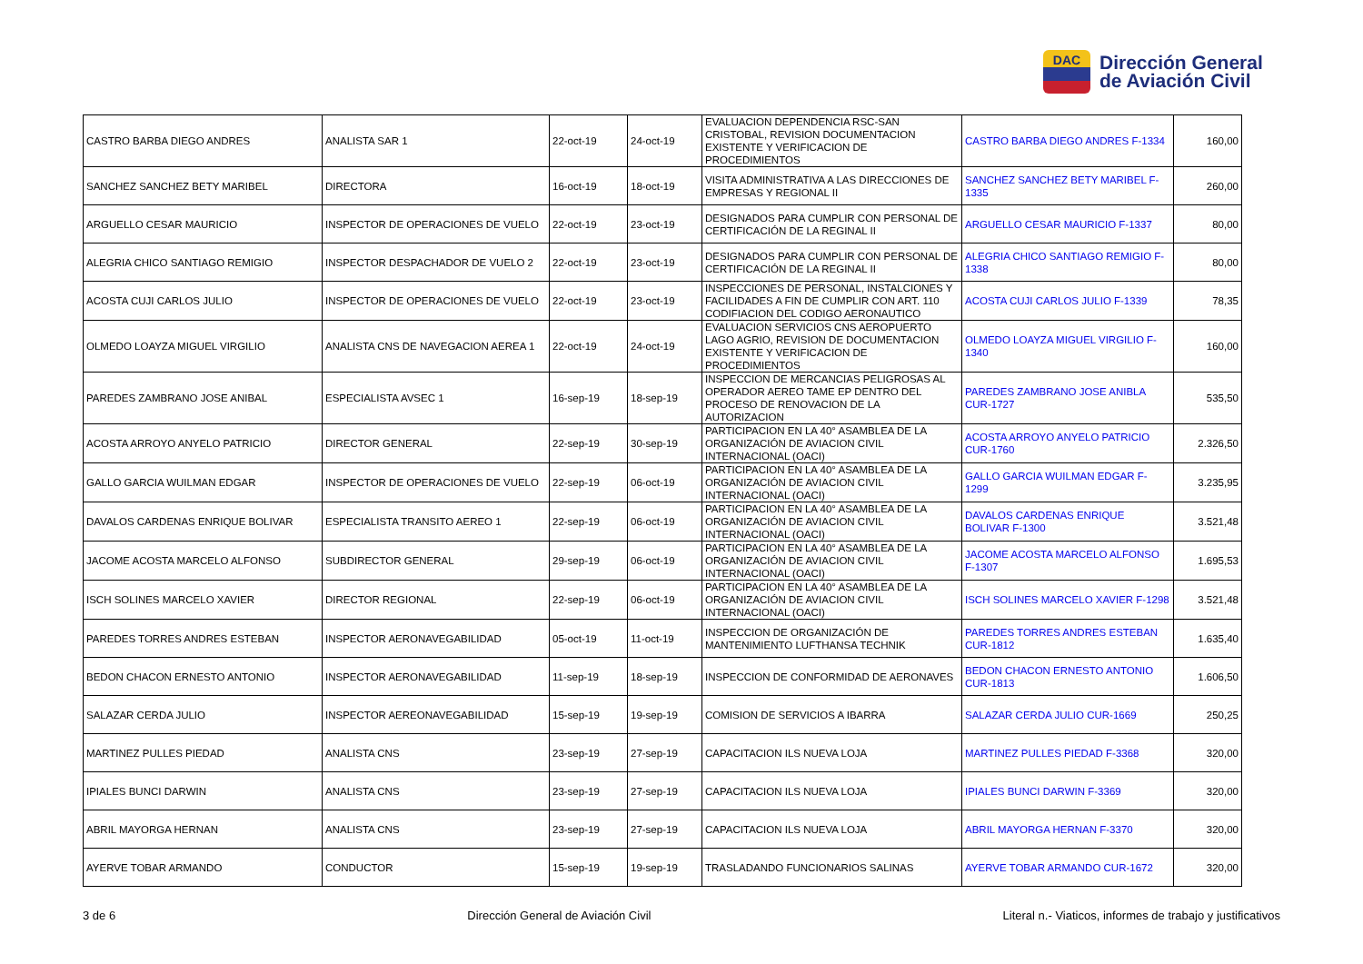DAC
Dirección General
de Aviación Civil
| CASTRO BARBA DIEGO ANDRES | ANALISTA SAR 1 | 22-oct-19 | 24-oct-19 | EVALUACION DEPENDENCIA RSC-SAN CRISTOBAL, REVISION DOCUMENTACION EXISTENTE Y VERIFICACION DE PROCEDIMIENTOS | CASTRO BARBA DIEGO ANDRES F-1334 | 160,00 |
| SANCHEZ SANCHEZ BETY MARIBEL | DIRECTORA | 16-oct-19 | 18-oct-19 | VISITA ADMINISTRATIVA A LAS DIRECCIONES DE EMPRESAS Y REGIONAL II | SANCHEZ SANCHEZ BETY MARIBEL F-1335 | 260,00 |
| ARGUELLO CESAR MAURICIO | INSPECTOR DE OPERACIONES DE VUELO | 22-oct-19 | 23-oct-19 | DESIGNADOS PARA CUMPLIR CON PERSONAL DE CERTIFICACIÓN DE LA REGINAL II | ARGUELLO CESAR MAURICIO F-1337 | 80,00 |
| ALEGRIA CHICO SANTIAGO REMIGIO | INSPECTOR DESPACHADOR DE VUELO 2 | 22-oct-19 | 23-oct-19 | DESIGNADOS PARA CUMPLIR CON PERSONAL DE CERTIFICACIÓN DE LA REGINAL II | ALEGRIA CHICO SANTIAGO REMIGIO F-1338 | 80,00 |
| ACOSTA CUJI CARLOS JULIO | INSPECTOR DE OPERACIONES DE VUELO | 22-oct-19 | 23-oct-19 | INSPECCIONES DE PERSONAL, INSTALCIONES Y FACILIDADES A FIN DE CUMPLIR CON ART. 110 CODIFIACION DEL CODIGO AERONAUTICO | ACOSTA CUJI CARLOS JULIO F-1339 | 78,35 |
| OLMEDO LOAYZA MIGUEL VIRGILIO | ANALISTA CNS DE NAVEGACION AEREA 1 | 22-oct-19 | 24-oct-19 | EVALUACION SERVICIOS CNS AEROPUERTO LAGO AGRIO, REVISION DE DOCUMENTACION EXISTENTE Y VERIFICACION DE PROCEDIMIENTOS | OLMEDO LOAYZA MIGUEL VIRGILIO F-1340 | 160,00 |
| PAREDES ZAMBRANO JOSE ANIBAL | ESPECIALISTA AVSEC 1 | 16-sep-19 | 18-sep-19 | INSPECCION DE MERCANCIAS PELIGROSAS AL OPERADOR AEREO TAME EP DENTRO DEL PROCESO DE RENOVACION DE LA AUTORIZACION | PAREDES ZAMBRANO JOSE ANIBLA CUR-1727 | 535,50 |
| ACOSTA ARROYO ANYELO PATRICIO | DIRECTOR GENERAL | 22-sep-19 | 30-sep-19 | PARTICIPACION EN LA 40° ASAMBLEA DE LA ORGANIZACIÓN DE AVIACION CIVIL INTERNACIONAL (OACI) | ACOSTA ARROYO ANYELO PATRICIO CUR-1760 | 2.326,50 |
| GALLO GARCIA WUILMAN EDGAR | INSPECTOR DE OPERACIONES DE VUELO | 22-sep-19 | 06-oct-19 | PARTICIPACION EN LA 40° ASAMBLEA DE LA ORGANIZACIÓN DE AVIACION CIVIL INTERNACIONAL (OACI) | GALLO GARCIA WUILMAN EDGAR F-1299 | 3.235,95 |
| DAVALOS CARDENAS ENRIQUE BOLIVAR | ESPECIALISTA TRANSITO AEREO 1 | 22-sep-19 | 06-oct-19 | PARTICIPACION EN LA 40° ASAMBLEA DE LA ORGANIZACIÓN DE AVIACION CIVIL INTERNACIONAL (OACI) | DAVALOS CARDENAS ENRIQUE BOLIVAR F-1300 | 3.521,48 |
| JACOME ACOSTA MARCELO ALFONSO | SUBDIRECTOR GENERAL | 29-sep-19 | 06-oct-19 | PARTICIPACION EN LA 40° ASAMBLEA DE LA ORGANIZACIÓN DE AVIACION CIVIL INTERNACIONAL (OACI) | JACOME ACOSTA MARCELO ALFONSO F-1307 | 1.695,53 |
| ISCH SOLINES MARCELO XAVIER | DIRECTOR REGIONAL | 22-sep-19 | 06-oct-19 | PARTICIPACION EN LA 40° ASAMBLEA DE LA ORGANIZACIÓN DE AVIACION CIVIL INTERNACIONAL (OACI) | ISCH SOLINES MARCELO XAVIER F-1298 | 3.521,48 |
| PAREDES TORRES ANDRES ESTEBAN | INSPECTOR AERONAVEGABILIDAD | 05-oct-19 | 11-oct-19 | INSPECCION DE ORGANIZACIÓN DE MANTENIMIENTO LUFTHANSA TECHNIK | PAREDES TORRES ANDRES ESTEBAN CUR-1812 | 1.635,40 |
| BEDON CHACON ERNESTO ANTONIO | INSPECTOR AERONAVEGABILIDAD | 11-sep-19 | 18-sep-19 | INSPECCION DE CONFORMIDAD DE AERONAVES | BEDON CHACON ERNESTO ANTONIO CUR-1813 | 1.606,50 |
| SALAZAR CERDA JULIO | INSPECTOR AEREONAVEGABILIDAD | 15-sep-19 | 19-sep-19 | COMISION DE SERVICIOS A IBARRA | SALAZAR CERDA JULIO CUR-1669 | 250,25 |
| MARTINEZ PULLES PIEDAD | ANALISTA CNS | 23-sep-19 | 27-sep-19 | CAPACITACION ILS NUEVA LOJA | MARTINEZ PULLES PIEDAD F-3368 | 320,00 |
| IPIALES BUNCI DARWIN | ANALISTA CNS | 23-sep-19 | 27-sep-19 | CAPACITACION ILS NUEVA LOJA | IPIALES BUNCI DARWIN F-3369 | 320,00 |
| ABRIL MAYORGA HERNAN | ANALISTA CNS | 23-sep-19 | 27-sep-19 | CAPACITACION ILS NUEVA LOJA | ABRIL MAYORGA HERNAN F-3370 | 320,00 |
| AYERVE TOBAR ARMANDO | CONDUCTOR | 15-sep-19 | 19-sep-19 | TRASLADANDO FUNCIONARIOS SALINAS | AYERVE TOBAR ARMANDO CUR-1672 | 320,00 |
3 de 6 Dirección General de Aviación Civil Literal n.- Viaticos, informes de trabajo y justificativos